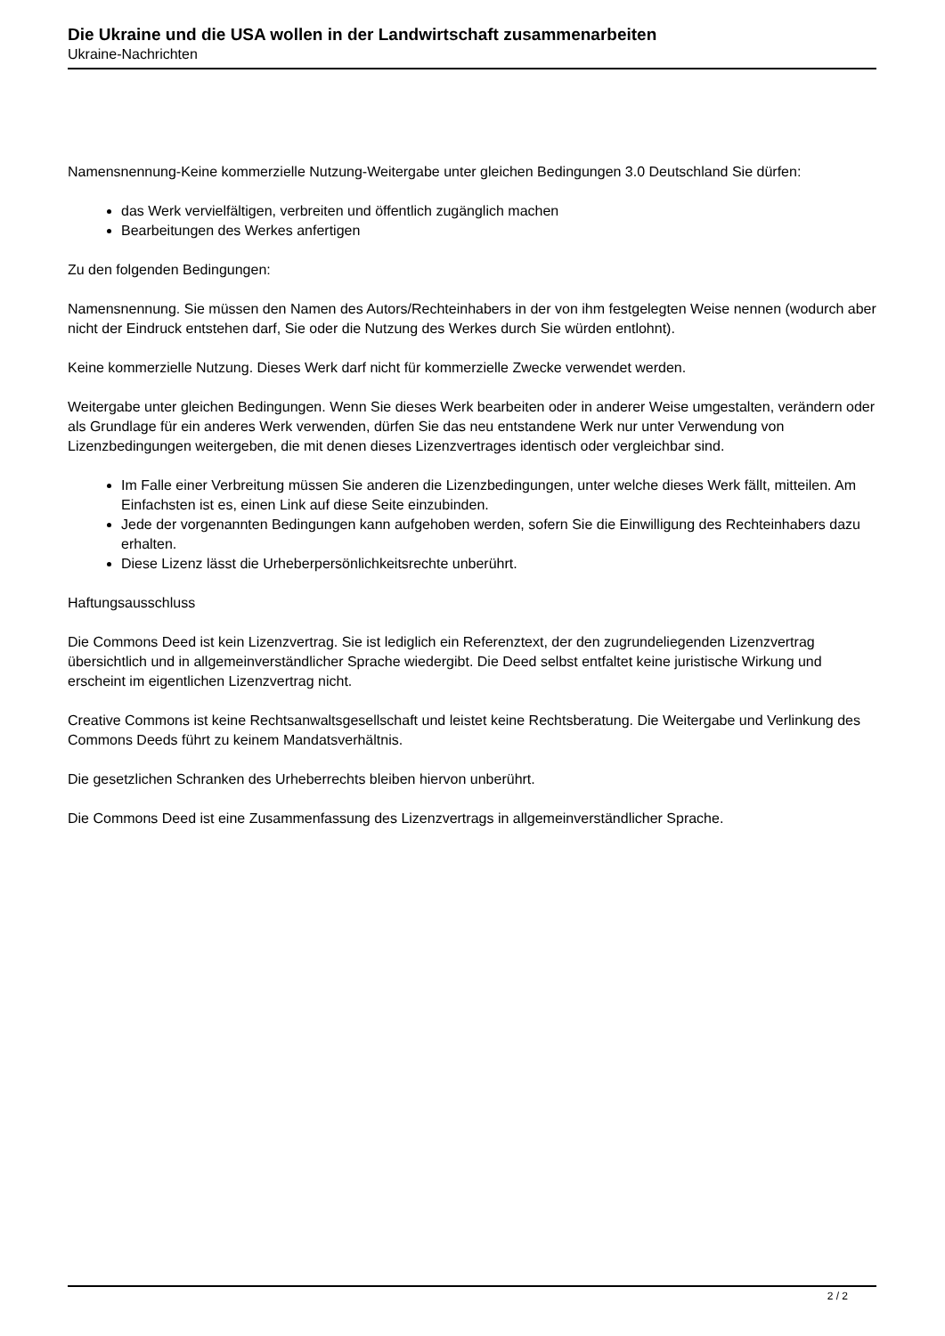Die Ukraine und die USA wollen in der Landwirtschaft zusammenarbeiten
Ukraine-Nachrichten
Namensnennung-Keine kommerzielle Nutzung-Weitergabe unter gleichen Bedingungen 3.0 Deutschland Sie dürfen:
das Werk vervielfältigen, verbreiten und öffentlich zugänglich machen
Bearbeitungen des Werkes anfertigen
Zu den folgenden Bedingungen:
Namensnennung. Sie müssen den Namen des Autors/Rechteinhabers in der von ihm festgelegten Weise nennen (wodurch aber nicht der Eindruck entstehen darf, Sie oder die Nutzung des Werkes durch Sie würden entlohnt).
Keine kommerzielle Nutzung. Dieses Werk darf nicht für kommerzielle Zwecke verwendet werden.
Weitergabe unter gleichen Bedingungen. Wenn Sie dieses Werk bearbeiten oder in anderer Weise umgestalten, verändern oder als Grundlage für ein anderes Werk verwenden, dürfen Sie das neu entstandene Werk nur unter Verwendung von Lizenzbedingungen weitergeben, die mit denen dieses Lizenzvertrages identisch oder vergleichbar sind.
Im Falle einer Verbreitung müssen Sie anderen die Lizenzbedingungen, unter welche dieses Werk fällt, mitteilen. Am Einfachsten ist es, einen Link auf diese Seite einzubinden.
Jede der vorgenannten Bedingungen kann aufgehoben werden, sofern Sie die Einwilligung des Rechteinhabers dazu erhalten.
Diese Lizenz lässt die Urheberpersönlichkeitsrechte unberührt.
Haftungsausschluss
Die Commons Deed ist kein Lizenzvertrag. Sie ist lediglich ein Referenztext, der den zugrundeliegenden Lizenzvertrag übersichtlich und in allgemeinverständlicher Sprache wiedergibt. Die Deed selbst entfaltet keine juristische Wirkung und erscheint im eigentlichen Lizenzvertrag nicht.
Creative Commons ist keine Rechtsanwaltsgesellschaft und leistet keine Rechtsberatung. Die Weitergabe und Verlinkung des Commons Deeds führt zu keinem Mandatsverhältnis.
Die gesetzlichen Schranken des Urheberrechts bleiben hiervon unberührt.
Die Commons Deed ist eine Zusammenfassung des Lizenzvertrags in allgemeinverständlicher Sprache.
2 / 2